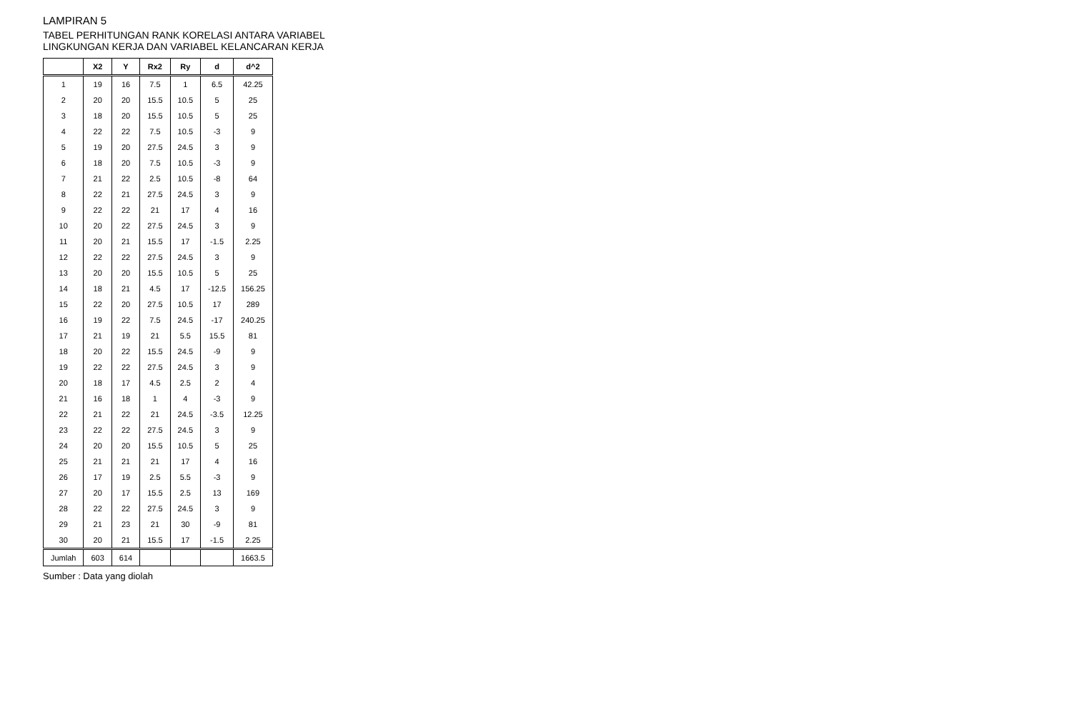LAMPIRAN 5
TABEL PERHITUNGAN RANK KORELASI ANTARA VARIABEL
LINGKUNGAN KERJA DAN VARIABEL KELANCARAN KERJA
| | X2 | Y | Rx2 | Ry | d | d^2 |
| --- | --- | --- | --- | --- | --- | --- |
| 1 | 19 | 16 | 7.5 | 1 | 6.5 | 42.25 |
| 2 | 20 | 20 | 15.5 | 10.5 | 5 | 25 |
| 3 | 18 | 20 | 15.5 | 10.5 | 5 | 25 |
| 4 | 22 | 22 | 7.5 | 10.5 | -3 | 9 |
| 5 | 19 | 20 | 27.5 | 24.5 | 3 | 9 |
| 6 | 18 | 20 | 7.5 | 10.5 | -3 | 9 |
| 7 | 21 | 22 | 2.5 | 10.5 | -8 | 64 |
| 8 | 22 | 21 | 27.5 | 24.5 | 3 | 9 |
| 9 | 22 | 22 | 21 | 17 | 4 | 16 |
| 10 | 20 | 22 | 27.5 | 24.5 | 3 | 9 |
| 11 | 20 | 21 | 15.5 | 17 | -1.5 | 2.25 |
| 12 | 22 | 22 | 27.5 | 24.5 | 3 | 9 |
| 13 | 20 | 20 | 15.5 | 10.5 | 5 | 25 |
| 14 | 18 | 21 | 4.5 | 17 | -12.5 | 156.25 |
| 15 | 22 | 20 | 27.5 | 10.5 | 17 | 289 |
| 16 | 19 | 22 | 7.5 | 24.5 | -17 | 240.25 |
| 17 | 21 | 19 | 21 | 5.5 | 15.5 | 81 |
| 18 | 20 | 22 | 15.5 | 24.5 | -9 | 9 |
| 19 | 22 | 22 | 27.5 | 24.5 | 3 | 9 |
| 20 | 18 | 17 | 4.5 | 2.5 | 2 | 4 |
| 21 | 16 | 18 | 1 | 4 | -3 | 9 |
| 22 | 21 | 22 | 21 | 24.5 | -3.5 | 12.25 |
| 23 | 22 | 22 | 27.5 | 24.5 | 3 | 9 |
| 24 | 20 | 20 | 15.5 | 10.5 | 5 | 25 |
| 25 | 21 | 21 | 21 | 17 | 4 | 16 |
| 26 | 17 | 19 | 2.5 | 5.5 | -3 | 9 |
| 27 | 20 | 17 | 15.5 | 2.5 | 13 | 169 |
| 28 | 22 | 22 | 27.5 | 24.5 | 3 | 9 |
| 29 | 21 | 23 | 21 | 30 | -9 | 81 |
| 30 | 20 | 21 | 15.5 | 17 | -1.5 | 2.25 |
| Jumlah | 603 | 614 | | | | 1663.5 |
Sumber : Data yang diolah